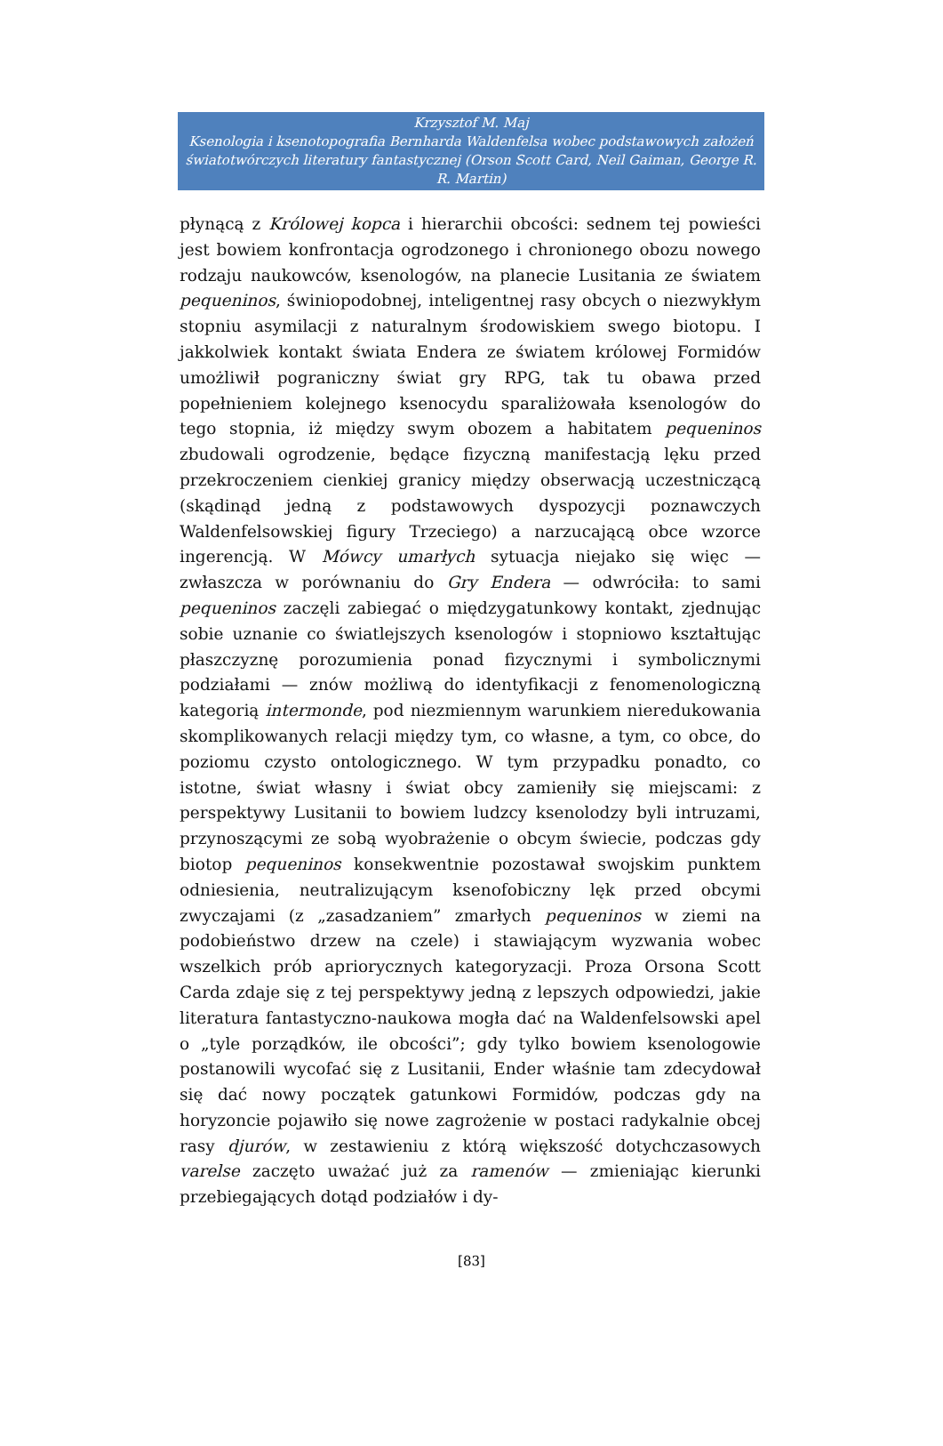Krzysztof M. Maj
Ksenologia i ksenotopografia Bernharda Waldenfelsa wobec podstawowych założeń światotwórczych literatury fantastycznej (Orson Scott Card, Neil Gaiman, George R. R. Martin)
płynącą z Królowej kopca i hierarchii obcości: sednem tej powieści jest bowiem konfrontacja ogrodzonego i chronionego obozu nowego rodzaju naukowców, ksenologów, na planecie Lusitania ze światem pequeninos, świniopodobnej, inteligentnej rasy obcych o niezwykłym stopniu asymilacji z naturalnym środowiskiem swego biotopu. I jakkolwiek kontakt świata Endera ze światem królowej Formidów umożliwił pograniczny świat gry RPG, tak tu obawa przed popełnieniem kolejnego ksenocydu sparaliżowała ksenologów do tego stopnia, iż między swym obozem a habitatem pequeninos zbudowali ogrodzenie, będące fizyczną manifestacją lęku przed przekroczeniem cienkiej granicy między obserwacją uczestniczącą (skądinąd jedną z podstawowych dyspozycji poznawczych Waldenfelsowskiej figury Trzeciego) a narzucającą obce wzorce ingerencją. W Mówcy umarłych sytuacja niejako się więc — zwłaszcza w porównaniu do Gry Endera — odwróciła: to sami pequeninos zaczęli zabiegać o międzygatunkowy kontakt, zjednując sobie uznanie co światlejszych ksenologów i stopniowo kształtując płaszczyznę porozumienia ponad fizycznymi i symbolicznymi podziałami — znów możliwą do identyfikacji z fenomenologiczną kategorią intermonde, pod niezmiennym warunkiem nieredukowania skomplikowanych relacji między tym, co własne, a tym, co obce, do poziomu czysto ontologicznego. W tym przypadku ponadto, co istotne, świat własny i świat obcy zamieniły się miejscami: z perspektywy Lusitanii to bowiem ludzcy ksenolodzy byli intruzami, przynoszącymi ze sobą wyobrażenie o obcym świecie, podczas gdy biotop pequeninos konsekwentnie pozostawał swojskim punktem odniesienia, neutralizującym ksenofobiczny lęk przed obcymi zwyczajami (z „zasadzaniem” zmarłych pequeninos w ziemi na podobieństwo drzew na czele) i stawiającym wyzwania wobec wszelkich prób apriorycznych kategoryzacji. Proza Orsona Scott Carda zdaje się z tej perspektywy jedną z lepszych odpowiedzi, jakie literatura fantastyczno-naukowa mogła dać na Waldenfelsowski apel o „tyle porządków, ile obcości”; gdy tylko bowiem ksenologowie postanowili wycofać się z Lusitanii, Ender właśnie tam zdecydował się dać nowy początek gatunkowi Formidów, podczas gdy na horyzoncie pojawiło się nowe zagrożenie w postaci radykalnie obcej rasy djurów, w zestawieniu z którą większość dotychczasowych varelse zaczęto uważać już za ramenów — zmieniając kierunki przebiegających dotąd podziałów i dy-
[83]